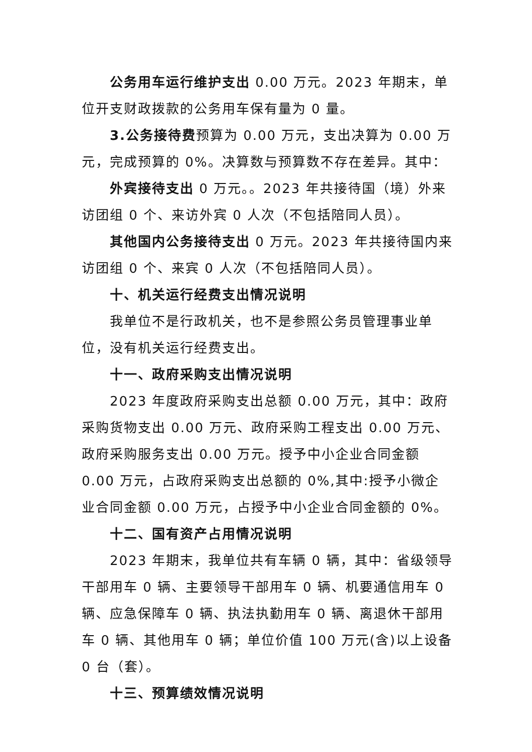公务用车运行维护支出 0.00 万元。2023 年期末，单位开支财政拨款的公务用车保有量为 0 量。
3.公务接待费预算为 0.00 万元，支出决算为 0.00 万元，完成预算的 0%。决算数与预算数不存在差异。其中：
外宾接待支出 0 万元。。2023 年共接待国（境）外来访团组 0 个、来访外宾 0 人次（不包括陪同人员）。
其他国内公务接待支出 0 万元。2023 年共接待国内来访团组 0 个、来宾 0 人次（不包括陪同人员）。
十、机关运行经费支出情况说明
我单位不是行政机关，也不是参照公务员管理事业单位，没有机关运行经费支出。
十一、政府采购支出情况说明
2023 年度政府采购支出总额 0.00 万元，其中：政府采购货物支出 0.00 万元、政府采购工程支出 0.00 万元、政府采购服务支出 0.00 万元。授予中小企业合同金额 0.00 万元，占政府采购支出总额的 0%,其中:授予小微企业合同金额 0.00 万元，占授予中小企业合同金额的 0%。
十二、国有资产占用情况说明
2023 年期末，我单位共有车辆 0 辆，其中：省级领导干部用车 0 辆、主要领导干部用车 0 辆、机要通信用车 0 辆、应急保障车 0 辆、执法执勤用车 0 辆、离退休干部用车 0 辆、其他用车 0 辆；单位价值 100 万元(含)以上设备 0 台（套）。
十三、预算绩效情况说明